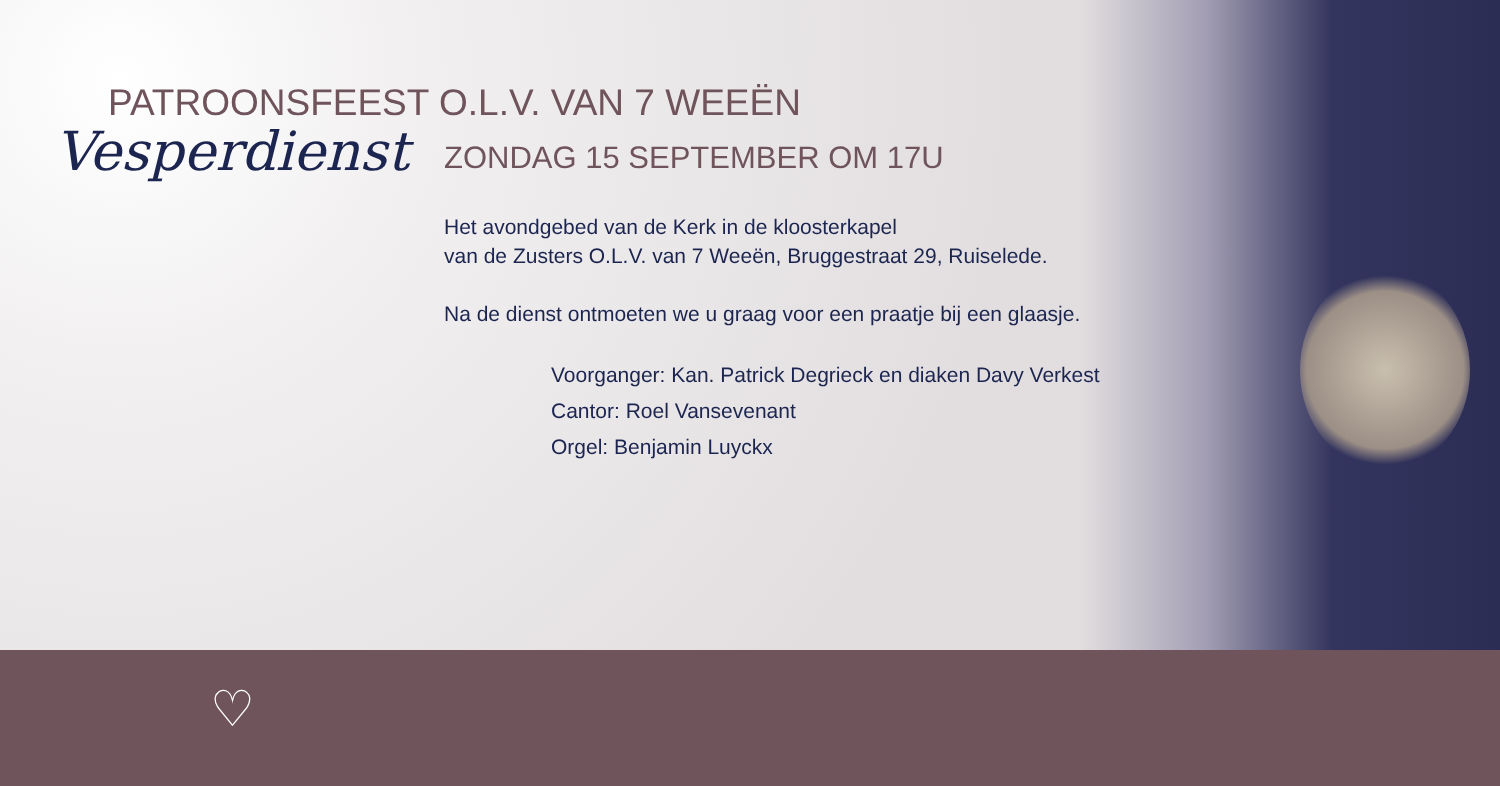PATROONSFEEST O.L.V. VAN 7 WEEËN
Vesperdienst ZONDAG 15 SEPTEMBER OM 17U
Het avondgebed van de Kerk in de kloosterkapel
van de Zusters O.L.V. van 7 Weeën, Bruggestraat 29, Ruiselede.
Na de dienst ontmoeten we u graag voor een praatje bij een glaasje.
Voorganger: Kan. Patrick Degrieck en diaken Davy Verkest
Cantor: Roel Vansevenant
Orgel: Benjamin Luyckx
♡